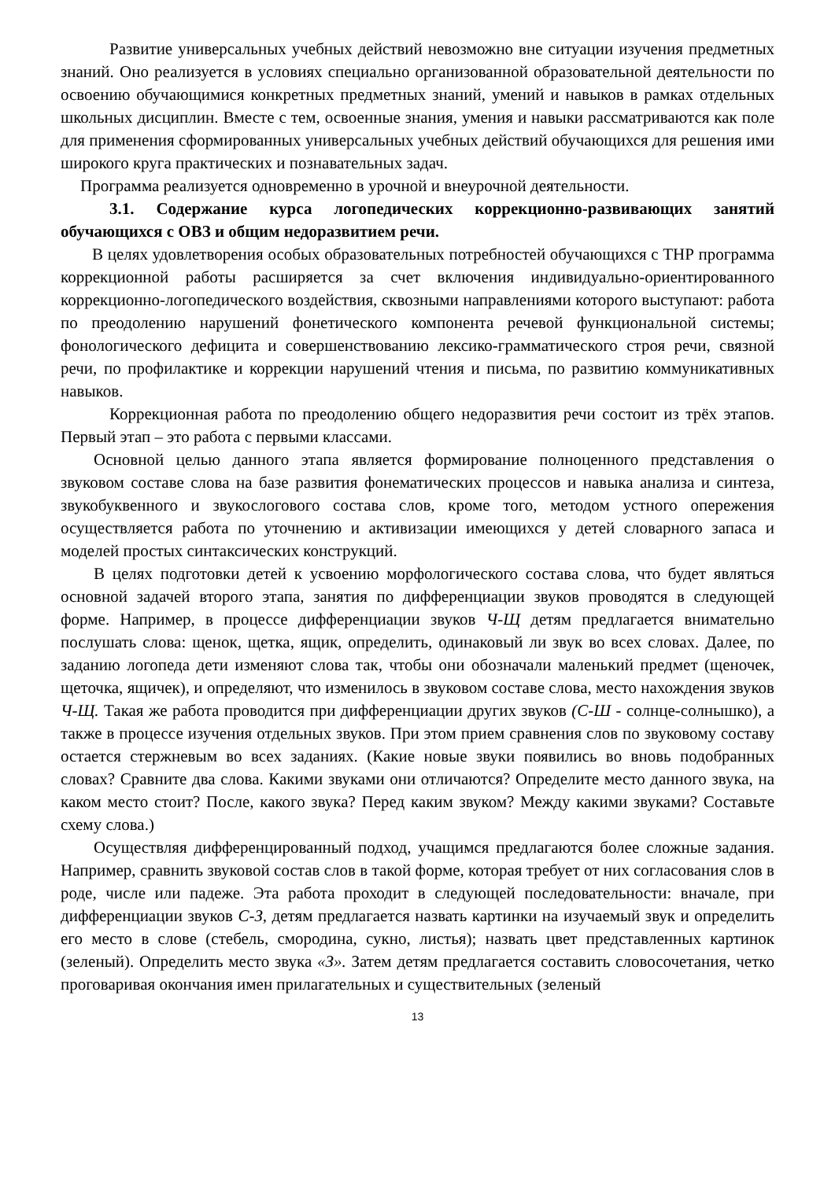Развитие универсальных учебных действий невозможно вне ситуации изучения предметных знаний. Оно реализуется в условиях специально организованной образовательной деятельности по освоению обучающимися конкретных предметных знаний, умений и навыков в рамках отдельных школьных дисциплин. Вместе с тем, освоенные знания, умения и навыки рассматриваются как поле для применения сформированных универсальных учебных действий обучающихся для решения ими широкого круга практических и познавательных задач.
Программа реализуется одновременно в урочной и внеурочной деятельности.
3.1. Содержание курса логопедических коррекционно-развивающих занятий обучающихся с ОВЗ и общим недоразвитием речи.
В целях удовлетворения особых образовательных потребностей обучающихся с ТНР программа коррекционной работы расширяется за счет включения индивидуально-ориентированного коррекционно-логопедического воздействия, сквозными направлениями которого выступают: работа по преодолению нарушений фонетического компонента речевой функциональной системы; фонологического дефицита и совершенствованию лексико-грамматического строя речи, связной речи, по профилактике и коррекции нарушений чтения и письма, по развитию коммуникативных навыков.
Коррекционная работа по преодолению общего недоразвития речи состоит из трёх этапов. Первый этап – это работа с первыми классами.
Основной целью данного этапа является формирование полноценного представления о звуковом составе слова на базе развития фонематических процессов и навыка анализа и синтеза, звукобуквенного и звукослогового состава слов, кроме того, методом устного опережения осуществляется работа по уточнению и активизации имеющихся у детей словарного запаса и моделей простых синтаксических конструкций.
В целях подготовки детей к усвоению морфологического состава слова, что будет являться основной задачей второго этапа, занятия по дифференциации звуков проводятся в следующей форме. Например, в процессе дифференциации звуков Ч-Щ детям предлагается внимательно послушать слова: щенок, щетка, ящик, определить, одинаковый ли звук во всех словах. Далее, по заданию логопеда дети изменяют слова так, чтобы они обозначали маленький предмет (щеночек, щеточка, ящичек), и определяют, что изменилось в звуковом составе слова, место нахождения звуков Ч-Щ. Такая же работа проводится при дифференциации других звуков (С-Ш - солнце-солнышко), а также в процессе изучения отдельных звуков. При этом прием сравнения слов по звуковому составу остается стержневым во всех заданиях. (Какие новые звуки появились во вновь подобранных словах? Сравните два слова. Какими звуками они отличаются? Определите место данного звука, на каком место стоит? После, какого звука? Перед каким звуком? Между какими звуками? Составьте схему слова.)
Осуществляя дифференцированный подход, учащимся предлагаются более сложные задания. Например, сравнить звуковой состав слов в такой форме, которая требует от них согласования слов в роде, числе или падеже. Эта работа проходит в следующей последовательности: вначале, при дифференциации звуков С-З, детям предлагается назвать картинки на изучаемый звук и определить его место в слове (стебель, смородина, сукно, листья); назвать цвет представленных картинок (зеленый). Определить место звука «З». Затем детям предлагается составить словосочетания, четко проговаривая окончания имен прилагательных и существительных (зеленый
13